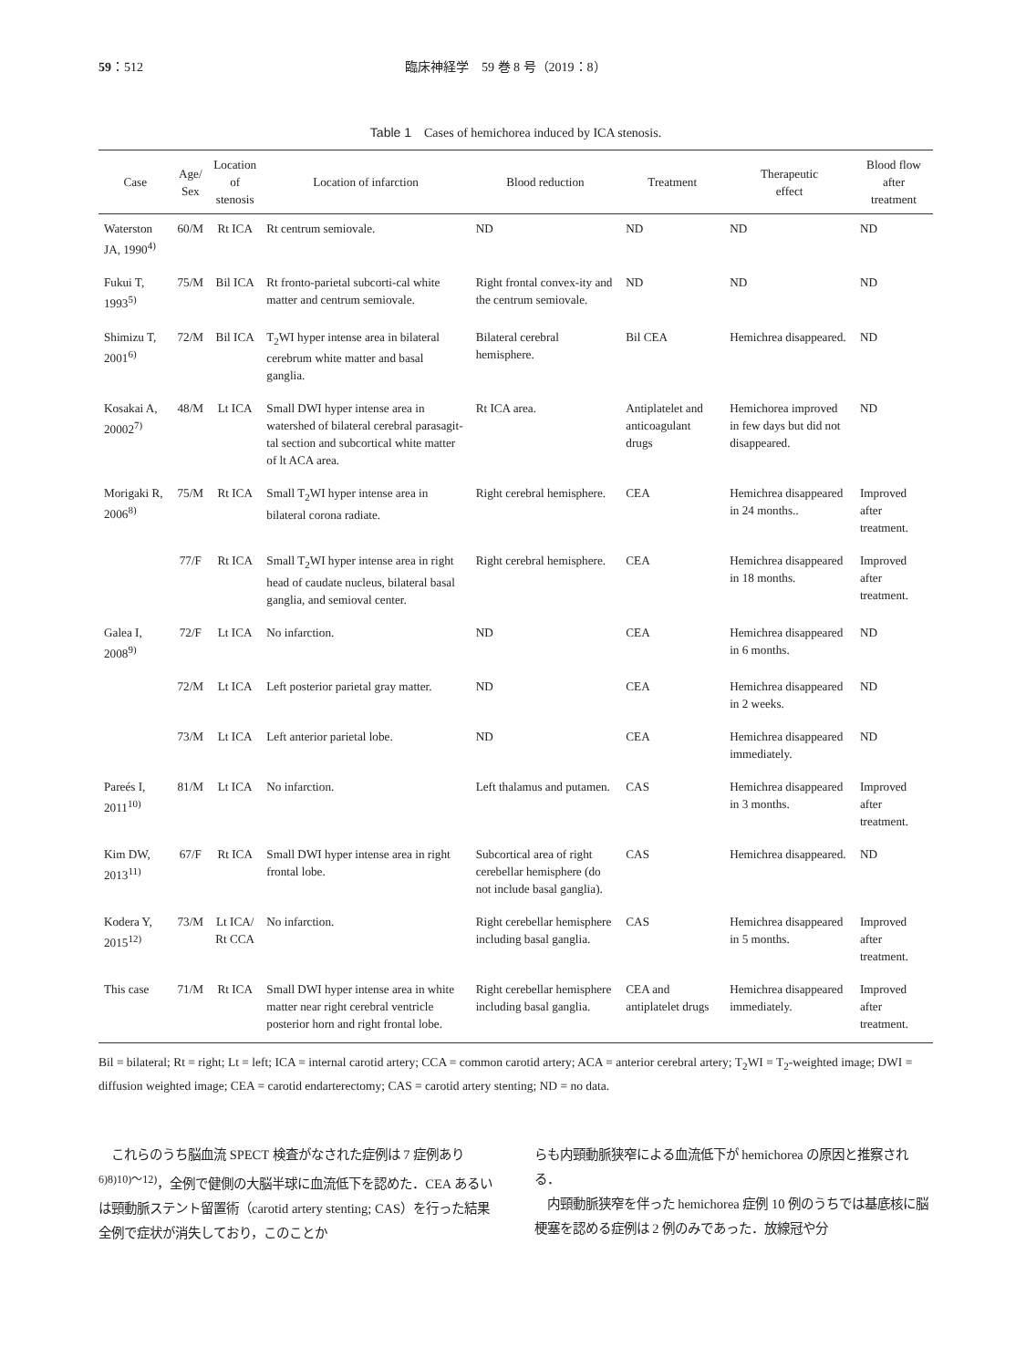59：512 臨床神経学　59 巻 8 号（2019：8）
Table 1　Cases of hemichorea induced by ICA stenosis.
| Case | Age/ Sex | Location of stenosis | Location of infarction | Blood reduction | Treatment | Therapeutic effect | Blood flow after treatment |
| --- | --- | --- | --- | --- | --- | --- | --- |
| Waterston JA, 1990<sup>4)</sup> | 60/M | Rt ICA | Rt centrum semiovale. | ND | ND | ND | ND |
| Fukui T, 1993<sup>5)</sup> | 75/M | Bil ICA | Rt fronto-parietal subcorti-cal white matter and centrum semiovale. | Right frontal convex-ity and the centrum semiovale. | ND | ND | ND |
| Shimizu T, 2001<sup>6)</sup> | 72/M | Bil ICA | T<sub>2</sub>WI hyper intense area in bilateral cerebrum white matter and basal ganglia. | Bilateral cerebral hemisphere. | Bil CEA | Hemichrea disappeared. | ND |
| Kosakai A, 20002<sup>7)</sup> | 48/M | Lt ICA | Small DWI hyper intense area in watershed of bilateral cerebral parasagit-tal section and subcortical white matter of lt ACA area. | Rt ICA area. | Antiplatelet and anticoagulant drugs | Hemichorea improved in few days but did not disappeared. | ND |
| Morigaki R, 2006<sup>8)</sup> | 75/M | Rt ICA | Small T<sub>2</sub>WI hyper intense area in bilateral corona radiate. | Right cerebral hemisphere. | CEA | Hemichrea disappeared in 24 months.. | Improved after treatment. |
| | 77/F | Rt ICA | Small T<sub>2</sub>WI hyper intense area in right head of caudate nucleus, bilateral basal ganglia, and semioval center. | Right cerebral hemisphere. | CEA | Hemichrea disappeared in 18 months. | Improved after treatment. |
| Galea I, 2008<sup>9)</sup> | 72/F | Lt ICA | No infarction. | ND | CEA | Hemichrea disappeared in 6 months. | ND |
| | 72/M | Lt ICA | Left posterior parietal gray matter. | ND | CEA | Hemichrea disappeared in 2 weeks. | ND |
| | 73/M | Lt ICA | Left anterior parietal lobe. | ND | CEA | Hemichrea disappeared immediately. | ND |
| Pareés I, 2011<sup>10)</sup> | 81/M | Lt ICA | No infarction. | Left thalamus and putamen. | CAS | Hemichrea disappeared in 3 months. | Improved after treatment. |
| Kim DW, 2013<sup>11)</sup> | 67/F | Rt ICA | Small DWI hyper intense area in right frontal lobe. | Subcortical area of right cerebellar hemisphere (do not include basal ganglia). | CAS | Hemichrea disappeared. | ND |
| Kodera Y, 2015<sup>12)</sup> | 73/M | Lt ICA/ Rt CCA | No infarction. | Right cerebellar hemisphere including basal ganglia. | CAS | Hemichrea disappeared in 5 months. | Improved after treatment. |
| This case | 71/M | Rt ICA | Small DWI hyper intense area in white matter near right cerebral ventricle posterior horn and right frontal lobe. | Right cerebellar hemisphere including basal ganglia. | CEA and antiplatelet drugs | Hemichrea disappeared immediately. | Improved after treatment. |
Bil = bilateral; Rt = right; Lt = left; ICA = internal carotid artery; CCA = common carotid artery; ACA = anterior cerebral artery; T<sub>2</sub>WI = T<sub>2</sub>-weighted image; DWI = diffusion weighted image; CEA = carotid endarterectomy; CAS = carotid artery stenting; ND = no data.
　これらのうち脳血流 SPECT 検査がなされた症例は 7 症例あり <sup>6)8)10)～12)</sup>，全例で健側の大脳半球に血流低下を認めた．CEA あるいは頸動脈ステント留置術（carotid artery stenting; CAS）を行った結果全例で症状が消失しており，このことか
らも内頸動脈狭窄による血流低下が hemichorea の原因と推察される．
　内頸動脈狭窄を伴った hemichorea 症例 10 例のうちでは基底核に脳梗塞を認める症例は 2 例のみであった．放線冠や分